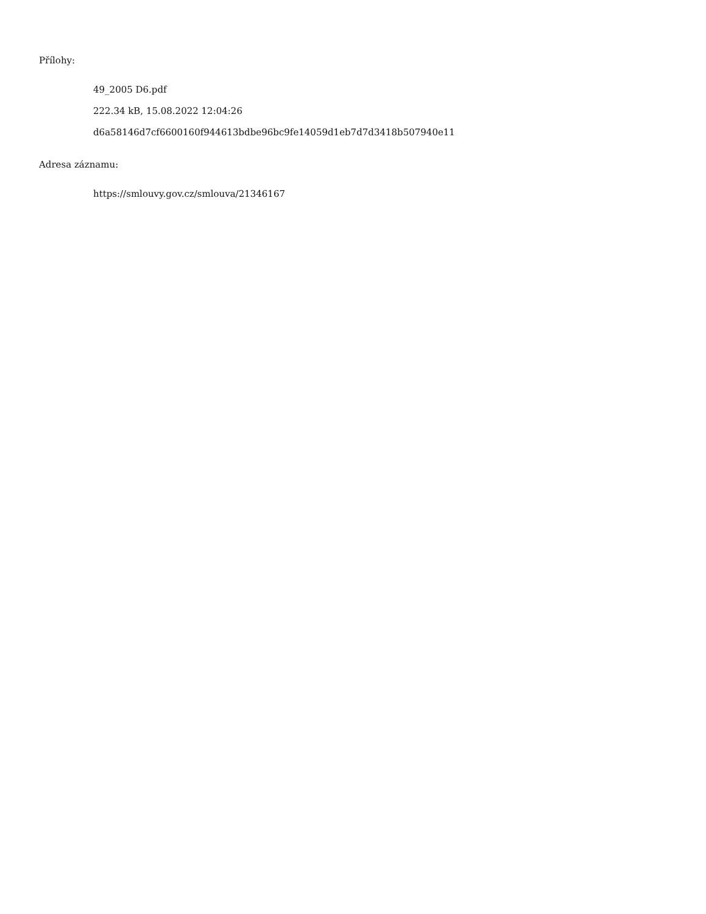Přílohy:
49_2005 D6.pdf
222.34 kB, 15.08.2022 12:04:26
d6a58146d7cf6600160f944613bdbe96bc9fe14059d1eb7d7d3418b507940e11
Adresa záznamu:
https://smlouvy.gov.cz/smlouva/21346167